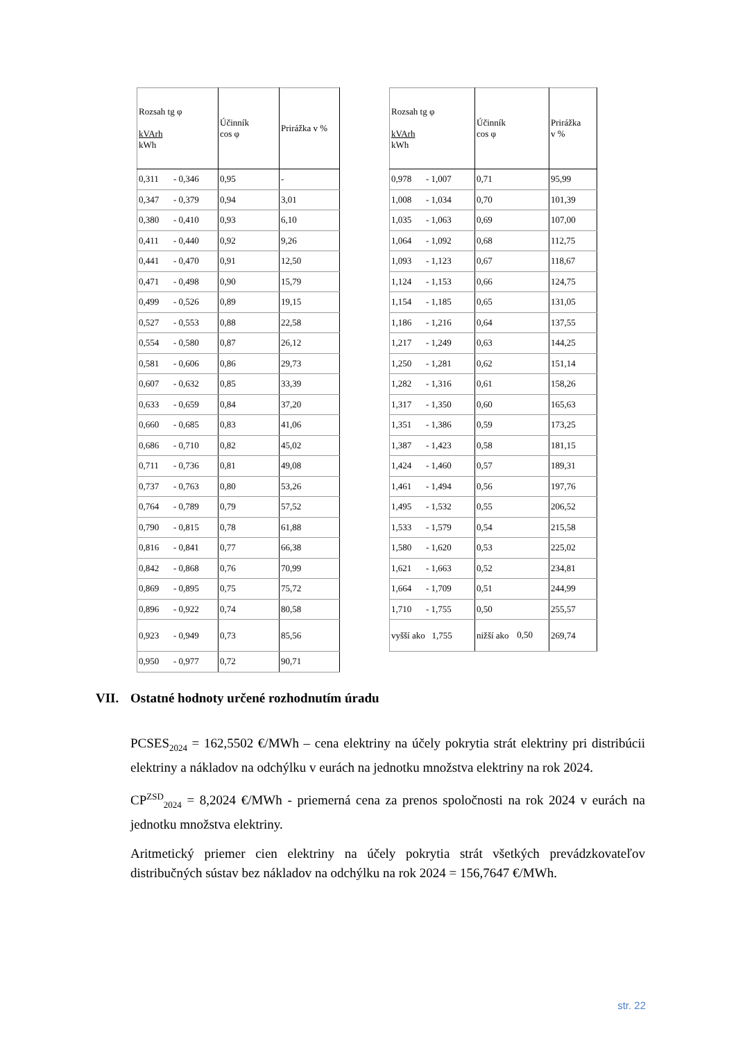| Rozsah tg φ kVArh kWh | Účinník cos φ | Prirážka v % |
| --- | --- | --- |
| 0,311 - 0,346 | 0,95 | - |
| 0,347 - 0,379 | 0,94 | 3,01 |
| 0,380 - 0,410 | 0,93 | 6,10 |
| 0,411 - 0,440 | 0,92 | 9,26 |
| 0,441 - 0,470 | 0,91 | 12,50 |
| 0,471 - 0,498 | 0,90 | 15,79 |
| 0,499 - 0,526 | 0,89 | 19,15 |
| 0,527 - 0,553 | 0,88 | 22,58 |
| 0,554 - 0,580 | 0,87 | 26,12 |
| 0,581 - 0,606 | 0,86 | 29,73 |
| 0,607 - 0,632 | 0,85 | 33,39 |
| 0,633 - 0,659 | 0,84 | 37,20 |
| 0,660 - 0,685 | 0,83 | 41,06 |
| 0,686 - 0,710 | 0,82 | 45,02 |
| 0,711 - 0,736 | 0,81 | 49,08 |
| 0,737 - 0,763 | 0,80 | 53,26 |
| 0,764 - 0,789 | 0,79 | 57,52 |
| 0,790 - 0,815 | 0,78 | 61,88 |
| 0,816 - 0,841 | 0,77 | 66,38 |
| 0,842 - 0,868 | 0,76 | 70,99 |
| 0,869 - 0,895 | 0,75 | 75,72 |
| 0,896 - 0,922 | 0,74 | 80,58 |
| 0,923 - 0,949 | 0,73 | 85,56 |
| 0,950 - 0,977 | 0,72 | 90,71 |
| Rozsah tg φ kVArh kWh | Účinník cos φ | Prirážka v % |
| --- | --- | --- |
| 0,978 - 1,007 | 0,71 | 95,99 |
| 1,008 - 1,034 | 0,70 | 101,39 |
| 1,035 - 1,063 | 0,69 | 107,00 |
| 1,064 - 1,092 | 0,68 | 112,75 |
| 1,093 - 1,123 | 0,67 | 118,67 |
| 1,124 - 1,153 | 0,66 | 124,75 |
| 1,154 - 1,185 | 0,65 | 131,05 |
| 1,186 - 1,216 | 0,64 | 137,55 |
| 1,217 - 1,249 | 0,63 | 144,25 |
| 1,250 - 1,281 | 0,62 | 151,14 |
| 1,282 - 1,316 | 0,61 | 158,26 |
| 1,317 - 1,350 | 0,60 | 165,63 |
| 1,351 - 1,386 | 0,59 | 173,25 |
| 1,387 - 1,423 | 0,58 | 181,15 |
| 1,424 - 1,460 | 0,57 | 189,31 |
| 1,461 - 1,494 | 0,56 | 197,76 |
| 1,495 - 1,532 | 0,55 | 206,52 |
| 1,533 - 1,579 | 0,54 | 215,58 |
| 1,580 - 1,620 | 0,53 | 225,02 |
| 1,621 - 1,663 | 0,52 | 234,81 |
| 1,664 - 1,709 | 0,51 | 244,99 |
| 1,710 - 1,755 | 0,50 | 255,57 |
| vyšší ako 1,755 | nižší ako 0,50 | 269,74 |
VII. Ostatné hodnoty určené rozhodnutím úradu
PCSES<sub>2024</sub> = 162,5502 €/MWh – cena elektriny na účely pokrytia strát elektriny pri distribúcii elektriny a nákladov na odchýlku v eurách na jednotku množstva elektriny na rok 2024.
CP<sup>ZSD</sup><sub>2024</sub> = 8,2024 €/MWh - priemerná cena za prenos spoločnosti na rok 2024 v eurách na jednotku množstva elektriny.
Aritmetický priemer cien elektriny na účely pokrytia strát všetkých prevádzkovateľov distribučných sústav bez nákladov na odchýlku na rok 2024 = 156,7647 €/MWh.
str. 22